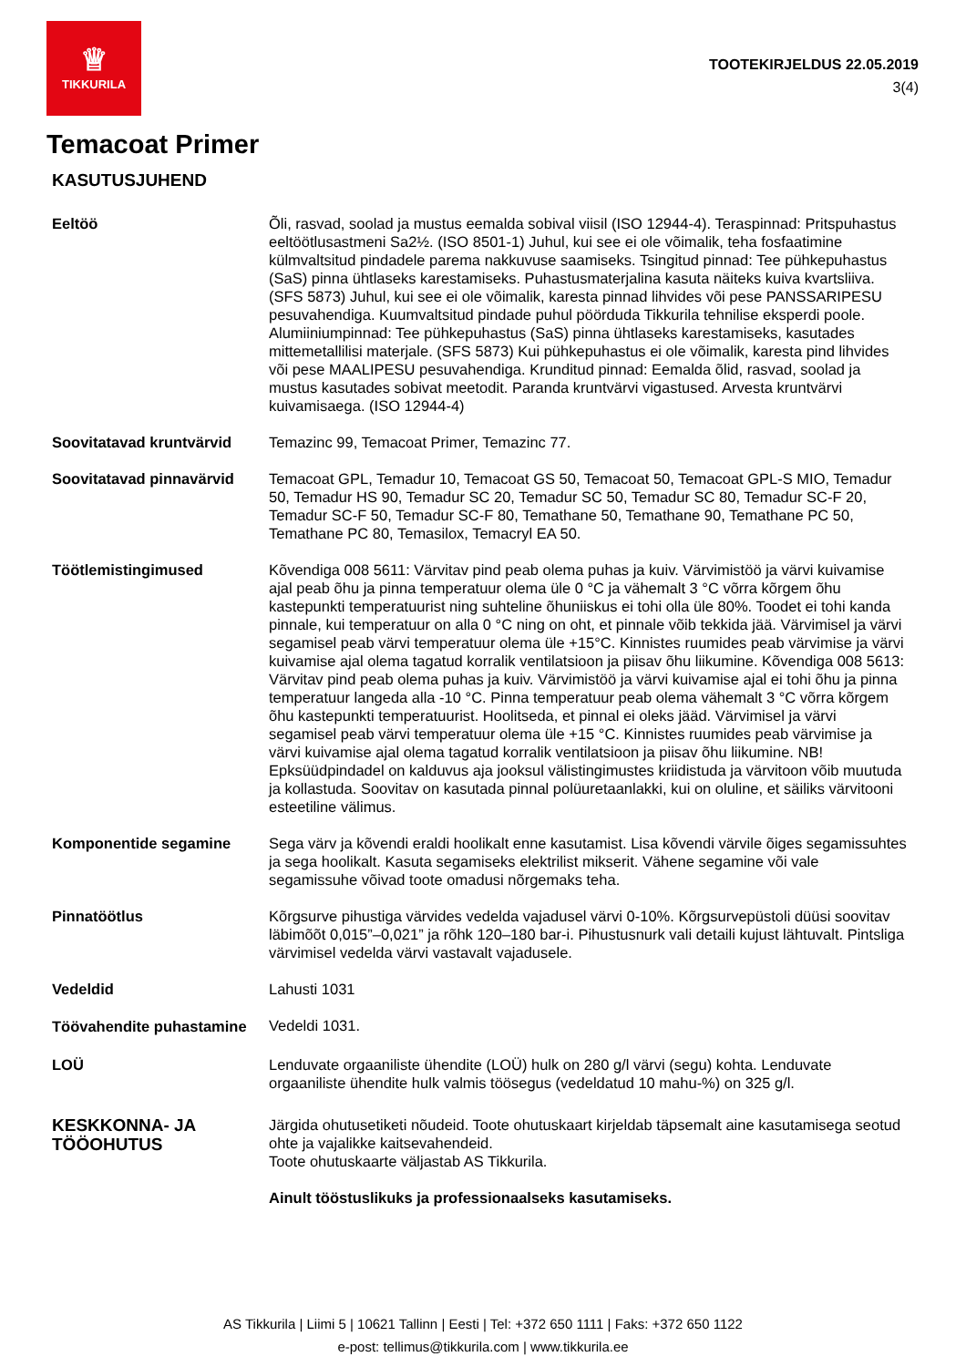♕
TIKKURILA
TOOTEKIRJELDUS 22.05.2019
3(4)
Temacoat Primer
KASUTUSJUHEND
Eeltöö Õli, rasvad, soolad ja mustus eemalda sobival viisil (ISO 12944-4). Teraspinnad: Pritspuhastus eeltöötlusastmeni Sa2½. (ISO 8501-1) Juhul, kui see ei ole võimalik, teha fosfaatimine külmvaltsitud pindadele parema nakkuvuse saamiseks. Tsingitud pinnad: Tee pühkepuhastus (SaS) pinna ühtlaseks karestamiseks. Puhastusmaterjalina kasuta näiteks kuiva kvartsliiva. (SFS 5873) Juhul, kui see ei ole võimalik, karesta pinnad lihvides või pese PANSSARIPESU pesuvahendiga. Kuumvaltsitud pindade puhul pöörduda Tikkurila tehnilise eksperdi poole. Alumiiniumpinnad: Tee pühkepuhastus (SaS) pinna ühtlaseks karestamiseks, kasutades mittemetallilisi materjale. (SFS 5873) Kui pühkepuhastus ei ole võimalik, karesta pind lihvides või pese MAALIPESU pesuvahendiga. Krunditud pinnad: Eemalda õlid, rasvad, soolad ja mustus kasutades sobivat meetodit. Paranda kruntvärvi vigastused. Arvesta kruntvärvi kuivamisaega. (ISO 12944-4)
Soovitatavad kruntvärvid Temazinc 99, Temacoat Primer, Temazinc 77.
Soovitatavad pinnavärvid Temacoat GPL, Temadur 10, Temacoat GS 50, Temacoat 50, Temacoat GPL-S MIO, Temadur 50, Temadur HS 90, Temadur SC 20, Temadur SC 50, Temadur SC 80, Temadur SC-F 20, Temadur SC-F 50, Temadur SC-F 80, Temathane 50, Temathane 90, Temathane PC 50, Temathane PC 80, Temasilox, Temacryl EA 50.
Töötlemistingimused Kõvendiga 008 5611: Värvitav pind peab olema puhas ja kuiv. Värvimistöö ja värvi kuivamise ajal peab õhu ja pinna temperatuur olema üle 0 °C ja vähemalt 3 °C võrra kõrgem õhu kastepunkti temperatuurist ning suhteline õhuniiskus ei tohi olla üle 80%. Toodet ei tohi kanda pinnale, kui temperatuur on alla 0 °C ning on oht, et pinnale võib tekkida jää. Värvimisel ja värvi segamisel peab värvi temperatuur olema üle +15°C. Kinnistes ruumides peab värvimise ja värvi kuivamise ajal olema tagatud korralik ventilatsioon ja piisav õhu liikumine. Kõvendiga 008 5613: Värvitav pind peab olema puhas ja kuiv. Värvimistöö ja värvi kuivamise ajal ei tohi õhu ja pinna temperatuur langeda alla -10 °C. Pinna temperatuur peab olema vähemalt 3 °C võrra kõrgem õhu kastepunkti temperatuurist. Hoolitseda, et pinnal ei oleks jääd. Värvimisel ja värvi segamisel peab värvi temperatuur olema üle +15 °C. Kinnistes ruumides peab värvimise ja värvi kuivamise ajal olema tagatud korralik ventilatsioon ja piisav õhu liikumine. NB! Epksüüdpindadel on kalduvus aja jooksul välistingimustes kriidistuda ja värvitoon võib muutuda ja kollastuda. Soovitav on kasutada pinnal polüuretaanlakki, kui on oluline, et säiliks värvitooni esteetiline välimus.
Komponentide segamine Sega värv ja kõvendi eraldi hoolikalt enne kasutamist. Lisa kõvendi värvile õiges segamissuhtes ja sega hoolikalt. Kasuta segamiseks elektrilist mikserit. Vähene segamine või vale segamissuhe võivad toote omadusi nõrgemaks teha.
Pinnatöötlus Kõrgsurve pihustiga värvides vedelda vajadusel värvi 0-10%. Kõrgsurvepüstoli düüsi soovitav läbimõõt 0,015”–0,021” ja rõhk 120–180 bar-i. Pihustusnurk vali detaili kujust lähtuvalt. Pintsliga värvimisel vedelda värvi vastavalt vajadusele.
Vedeldid Lahusti 1031
Töövahendite puhastamine
Vedeldi 1031.
LOÜ Lenduvate orgaaniliste ühendite (LOÜ) hulk on 280 g/l värvi (segu) kohta. Lenduvate orgaaniliste ühendite hulk valmis töösegus (vedeldatud 10 mahu-%) on 325 g/l.
KESKKONNA- JA TÖÖOHUTUS
Järgida ohutusetiketi nõudeid. Toote ohutuskaart kirjeldab täpsemalt aine kasutamisega seotud ohte ja vajalikke kaitsevahendeid.
Toote ohutuskaarte väljastab AS Tikkurila.
Ainult tööstuslikuks ja professionaalseks kasutamiseks.
AS Tikkurila | Liimi 5 | 10621 Tallinn | Eesti | Tel: +372 650 1111 | Faks: +372 650 1122
e-post: tellimus@tikkurila.com | www.tikkurila.ee